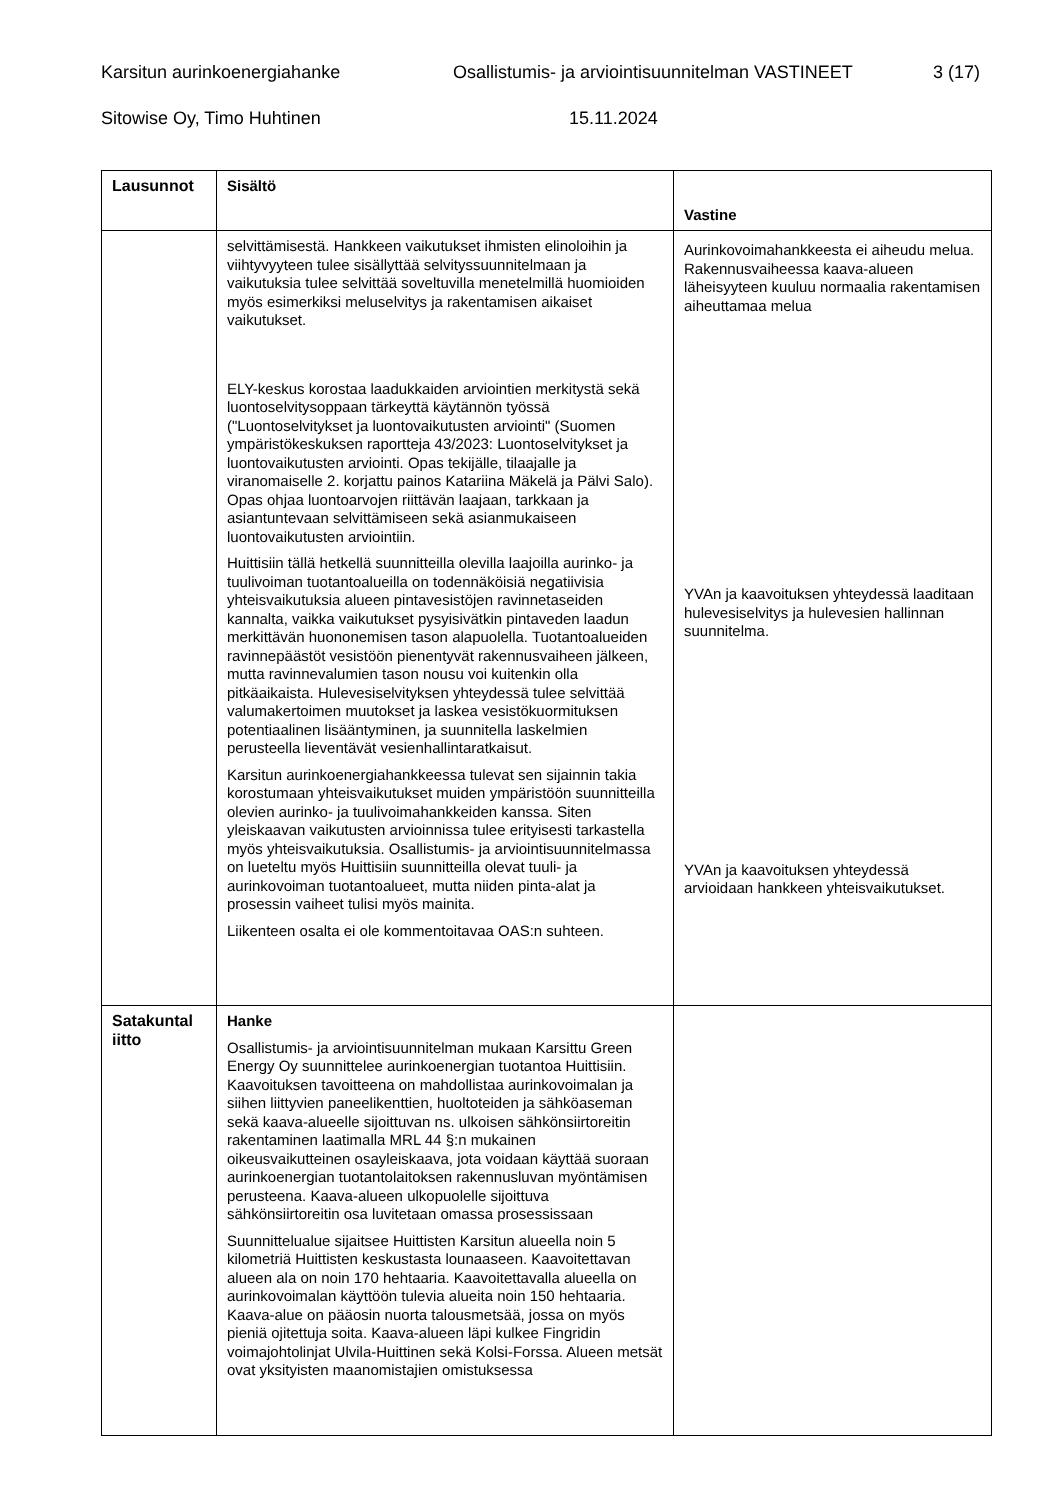Karsitun aurinkoenergiahanke Osallistumis- ja arviointisuunnitelman VASTINEET 3 (17)
Sitowise Oy, Timo Huhtinen 15.11.2024
| Lausunnot | Sisältö | Vastine |
| --- | --- | --- |
| | selvittämisestä. Hankkeen vaikutukset ihmisten elinoloihin ja viihtyvyyteen tulee sisällyttää selvityssuunnitelmaan ja vaikutuksia tulee selvittää soveltuvilla menetelmillä huomioiden myös esimerkiksi meluselvitys ja rakentamisen aikaiset vaikutukset. ELY-keskus korostaa laadukkaiden arviointien merkitystä sekä luontoselvitysoppaan tärkeyttä käytännön työssä ("Luontoselvitykset ja luontovaikutusten arviointi" (Suomen ympäristökeskuksen raportteja 43/2023: Luontoselvitykset ja luontovaikutusten arviointi. Opas tekijälle, tilaajalle ja viranomaiselle 2. korjattu painos Katariina Mäkelä ja Pälvi Salo). Opas ohjaa luontoarvojen riittävän laajaan, tarkkaan ja asiantuntevaan selvittämiseen sekä asianmukaiseen luontovaikutusten arviointiin. Huittisiin tällä hetkellä suunnitteilla olevilla laajoilla aurinko- ja tuulivoiman tuotantoalueilla on todennäköisiä negatiivisia yhteisvaikutuksia alueen pintavesistöjen ravinnetaseiden kannalta, vaikka vaikutukset pysyisivätkin pintaveden laadun merkittävän huononemisen tason alapuolella. Tuotantoalueiden ravinnepäästöt vesistöön pienentyvät rakennusvaiheen jälkeen, mutta ravinnevalumien tason nousu voi kuitenkin olla pitkäaikaista. Hulevesiselvityksen yhteydessä tulee selvittää valumakertoimen muutokset ja laskea vesistökuormituksen potentiaalinen lisääntyminen, ja suunnitella laskelmien perusteella lieventävät vesienhallintaratkaisut. Karsitun aurinkoenergiahankkeessa tulevat sen sijainnin takia korostumaan yhteisvaikutukset muiden ympäristöön suunnitteilla olevien aurinko- ja tuulivoimahankkeiden kanssa. Siten yleiskaavan vaikutusten arvioinnissa tulee erityisesti tarkastella myös yhteisvaikutuksia. Osallistumis- ja arviointisuunnitelmassa on lueteltu myös Huittisiin suunnitteilla olevat tuuli- ja aurinkovoiman tuotantoalueet, mutta niiden pinta-alat ja prosessin vaiheet tulisi myös mainita. Liikenteen osalta ei ole kommentoitavaa OAS:n suhteen. | Aurinkovoimahankkeesta ei aiheudu melua. Rakennusvaiheessa kaava-alueen läheisyyteen kuuluu normaalia rakentamisen aiheuttamaa melua YVAn ja kaavoituksen yhteydessä laaditaan hulevesiselvitys ja hulevesien hallinnan suunnitelma. YVAn ja kaavoituksen yhteydessä arvioidaan hankkeen yhteisvaikutukset. |
| Satakuntal iitto | Hanke Osallistumis- ja arviointisuunnitelman mukaan Karsittu Green Energy Oy suunnittelee aurinkoenergian tuotantoa Huittisiin. Kaavoituksen tavoitteena on mahdollistaa aurinkovoimalan ja siihen liittyvien paneelikenttien, huoltoteiden ja sähköaseman sekä kaava-alueelle sijoittuvan ns. ulkoisen sähkönsiirtoreitin rakentaminen laatimalla MRL 44 §:n mukainen oikeusvaikutteinen osayleiskaava, jota voidaan käyttää suoraan aurinkoenergian tuotantolaitoksen rakennusluvan myöntämisen perusteena. Kaava-alueen ulkopuolelle sijoittuva sähkönsiirtoreitin osa luvitetaan omassa prosessissaan Suunnittelualue sijaitsee Huittisten Karsitun alueella noin 5 kilometriä Huittisten keskustasta lounaaseen. Kaavoitettavan alueen ala on noin 170 hehtaaria. Kaavoitettavalla alueella on aurinkovoimalan käyttöön tulevia alueita noin 150 hehtaaria. Kaava-alue on pääosin nuorta talousmetsää, jossa on myös pieniä ojitettuja soita. Kaava-alueen läpi kulkee Fingridin voimajohtolinjat Ulvila-Huittinen sekä Kolsi-Forssa. Alueen metsät ovat yksityisten maanomistajien omistuksessa | |